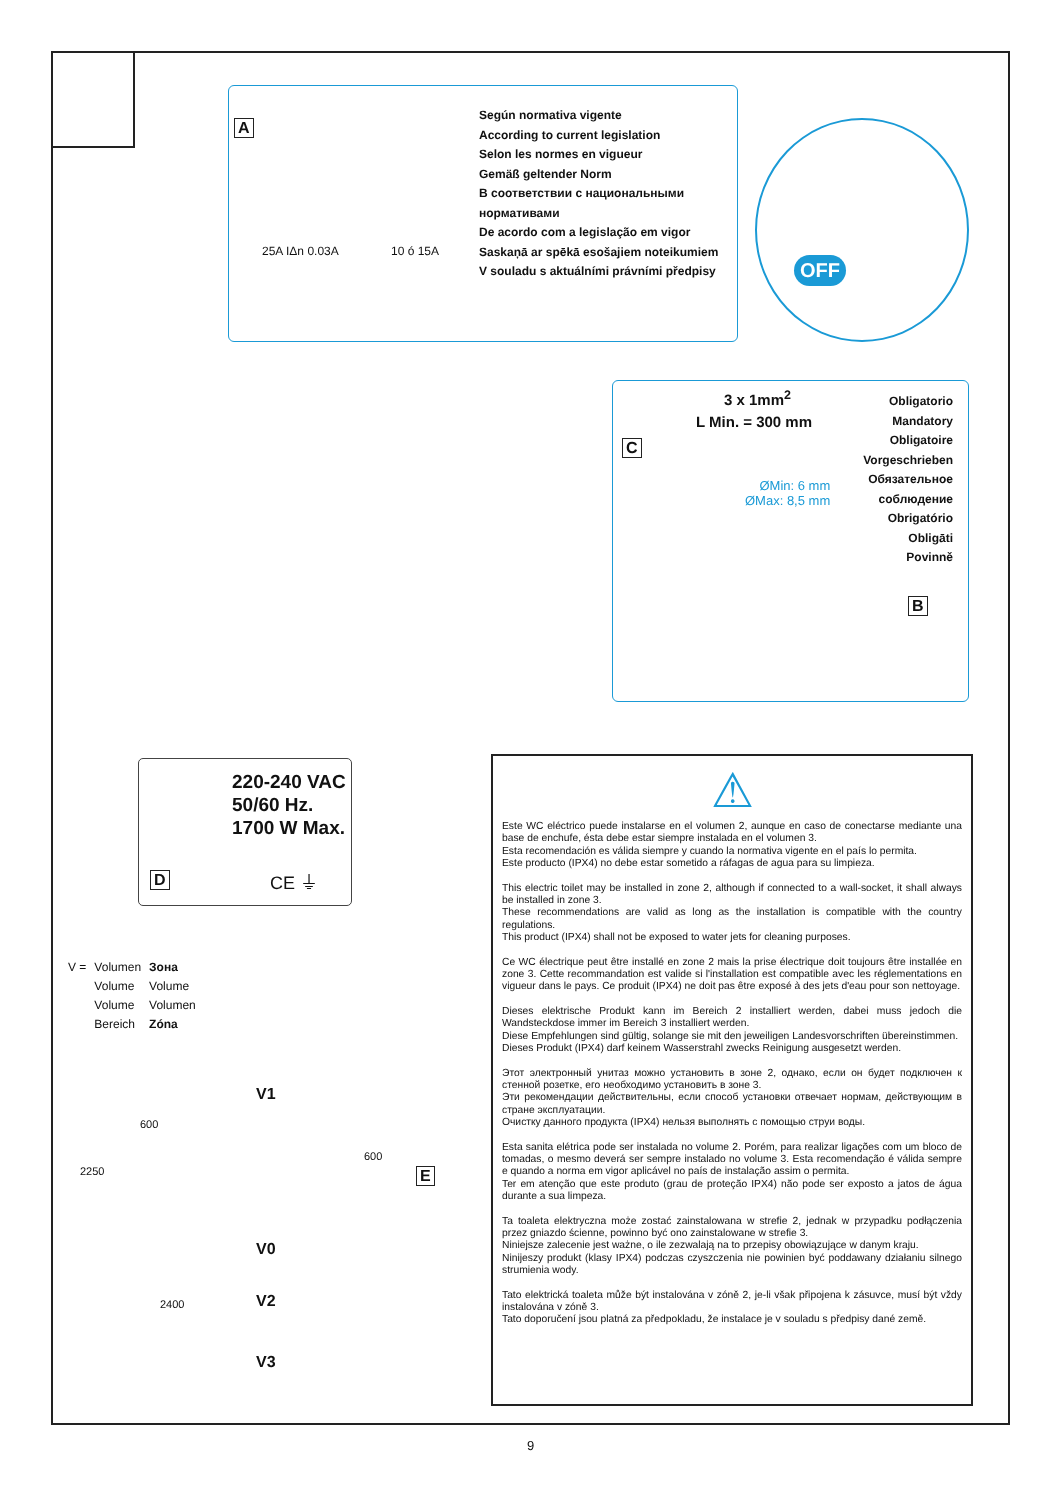A
25A IΔn 0.03A 10 ó 15A
Según normativa vigente
According to current legislation
Selon les normes en vigueur
Gemäß geltender Norm
В соответствии с национальными
нормативами
De acordo com a legislação em vigor
Saskaņā ar spēkā esošajiem noteikumiem
V souladu s aktuálními právními předpisy
OFF
C
3 x 1mm<sup>2</sup>
L Min. = 300 mm
ØMin: 6 mm
ØMax: 8,5 mm
Obligatorio
Mandatory
Obligatoire
Vorgeschrieben
Обязательное
соблюдение
Obrigatório
Obligāti
Povinně
B
220-240 VAC
50/60 Hz.
1700 W Max.
D CE ⏚
| V = | Volumen | Зона |
| | Volume | Volume |
| | Volume | Volumen |
| | Bereich | Zóna |
V1
600
2250
600
E
V0
2400 V2
V3
⚠
Este WC eléctrico puede instalarse en el volumen 2, aunque en caso de conectarse mediante una base de enchufe, ésta debe estar siempre instalada en el volumen 3.
Esta recomendación es válida siempre y cuando la normativa vigente en el país lo permita.
Este producto (IPX4) no debe estar sometido a ráfagas de agua para su limpieza.
This electric toilet may be installed in zone 2, although if connected to a wall-socket, it shall always be installed in zone 3.
These recommendations are valid as long as the installation is compatible with the country regulations.
This product (IPX4) shall not be exposed to water jets for cleaning purposes.
Ce WC électrique peut être installé en zone 2 mais la prise électrique doit toujours être installée en zone 3. Cette recommandation est valide si l'installation est compatible avec les réglementations en vigueur dans le pays. Ce produit (IPX4) ne doit pas être exposé à des jets d'eau pour son nettoyage.
Dieses elektrische Produkt kann im Bereich 2 installiert werden, dabei muss jedoch die Wandsteckdose immer im Bereich 3 installiert werden.
Diese Empfehlungen sind gültig, solange sie mit den jeweiligen Landesvorschriften übereinstimmen.
Dieses Produkt (IPX4) darf keinem Wasserstrahl zwecks Reinigung ausgesetzt werden.
Этот электронный унитаз можно установить в зоне 2, однако, если он будет подключен к стенной розетке, его необходимо установить в зоне 3.
Эти рекомендации действительны, если способ установки отвечает нормам, действующим в стране эксплуатации.
Очистку данного продукта (IPX4) нельзя выполнять с помощью струи воды.
Esta sanita elétrica pode ser instalada no volume 2. Porém, para realizar ligações com um bloco de tomadas, o mesmo deverá ser sempre instalado no volume 3. Esta recomendação é válida sempre e quando a norma em vigor aplicável no país de instalação assim o permita.
Ter em atenção que este produto (grau de proteção IPX4) não pode ser exposto a jatos de água durante a sua limpeza.
Ta toaleta elektryczna może zostać zainstalowana w strefie 2, jednak w przypadku podłączenia przez gniazdo ścienne, powinno być ono zainstalowane w strefie 3.
Niniejsze zalecenie jest ważne, o ile zezwalają na to przepisy obowiązujące w danym kraju.
Ninijeszy produkt (klasy IPX4) podczas czyszczenia nie powinien być poddawany działaniu silnego strumienia wody.
Tato elektrická toaleta může být instalována v zóně 2, je-li však připojena k zásuvce, musí být vždy instalována v zóně 3.
Tato doporučení jsou platná za předpokladu, že instalace je v souladu s předpisy dané země.
9